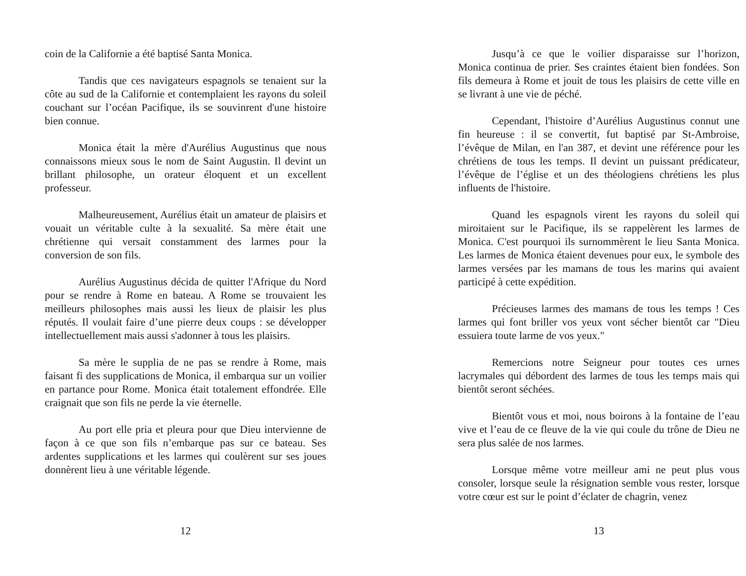coin de la Californie a été baptisé Santa Monica.
Tandis que ces navigateurs espagnols se tenaient sur la côte au sud de la Californie et contemplaient les rayons du soleil couchant sur l’océan Pacifique, ils se souvinrent d'une histoire bien connue.
Monica était la mère d'Aurélius Augustinus que nous connaissons mieux sous le nom de Saint Augustin. Il devint un brillant philosophe, un orateur éloquent et un excellent professeur.
Malheureusement, Aurélius était un amateur de plaisirs et vouait un véritable culte à la sexualité. Sa mère était une chrétienne qui versait constamment des larmes pour la conversion de son fils.
Aurélius Augustinus décida de quitter l'Afrique du Nord pour se rendre à Rome en bateau. A Rome se trouvaient les meilleurs philosophes mais aussi les lieux de plaisir les plus réputés. Il voulait faire d’une pierre deux coups : se développer intellectuellement mais aussi s'adonner à tous les plaisirs.
Sa mère le supplia de ne pas se rendre à Rome, mais faisant fi des supplications de Monica, il embarqua sur un voilier en partance pour Rome. Monica était totalement effondrée. Elle craignait que son fils ne perde la vie éternelle.
Au port elle pria et pleura pour que Dieu intervienne de façon à ce que son fils n’embarque pas sur ce bateau. Ses ardentes supplications et les larmes qui coulèrent sur ses joues donnèrent lieu à une véritable légende.
12
Jusqu’à ce que le voilier disparaisse sur l’horizon, Monica continua de prier. Ses craintes étaient bien fondées. Son fils demeura à Rome et jouit de tous les plaisirs de cette ville en se livrant à une vie de péché.
Cependant, l'histoire d’Aurélius Augustinus connut une fin heureuse : il se convertit, fut baptisé par St-Ambroise, l’évêque de Milan, en l'an 387, et devint une référence pour les chrétiens de tous les temps. Il devint un puissant prédicateur, l’évêque de l’église et un des théologiens chrétiens les plus influents de l'histoire.
Quand les espagnols virent les rayons du soleil qui miroitaient sur le Pacifique, ils se rappelèrent les larmes de Monica. C'est pourquoi ils surnommèrent le lieu Santa Monica. Les larmes de Monica étaient devenues pour eux, le symbole des larmes versées par les mamans de tous les marins qui avaient participé à cette expédition.
Précieuses larmes des mamans de tous les temps ! Ces larmes qui font briller vos yeux vont sécher bientôt car "Dieu essuiera toute larme de vos yeux."
Remercions notre Seigneur pour toutes ces urnes lacrymales qui débordent des larmes de tous les temps mais qui bientôt seront séchées.
Bientôt vous et moi, nous boirons à la fontaine de l’eau vive et l’eau de ce fleuve de la vie qui coule du trône de Dieu ne sera plus salée de nos larmes.
Lorsque même votre meilleur ami ne peut plus vous consoler, lorsque seule la résignation semble vous rester, lorsque votre cœur est sur le point d’éclater de chagrin, venez
13